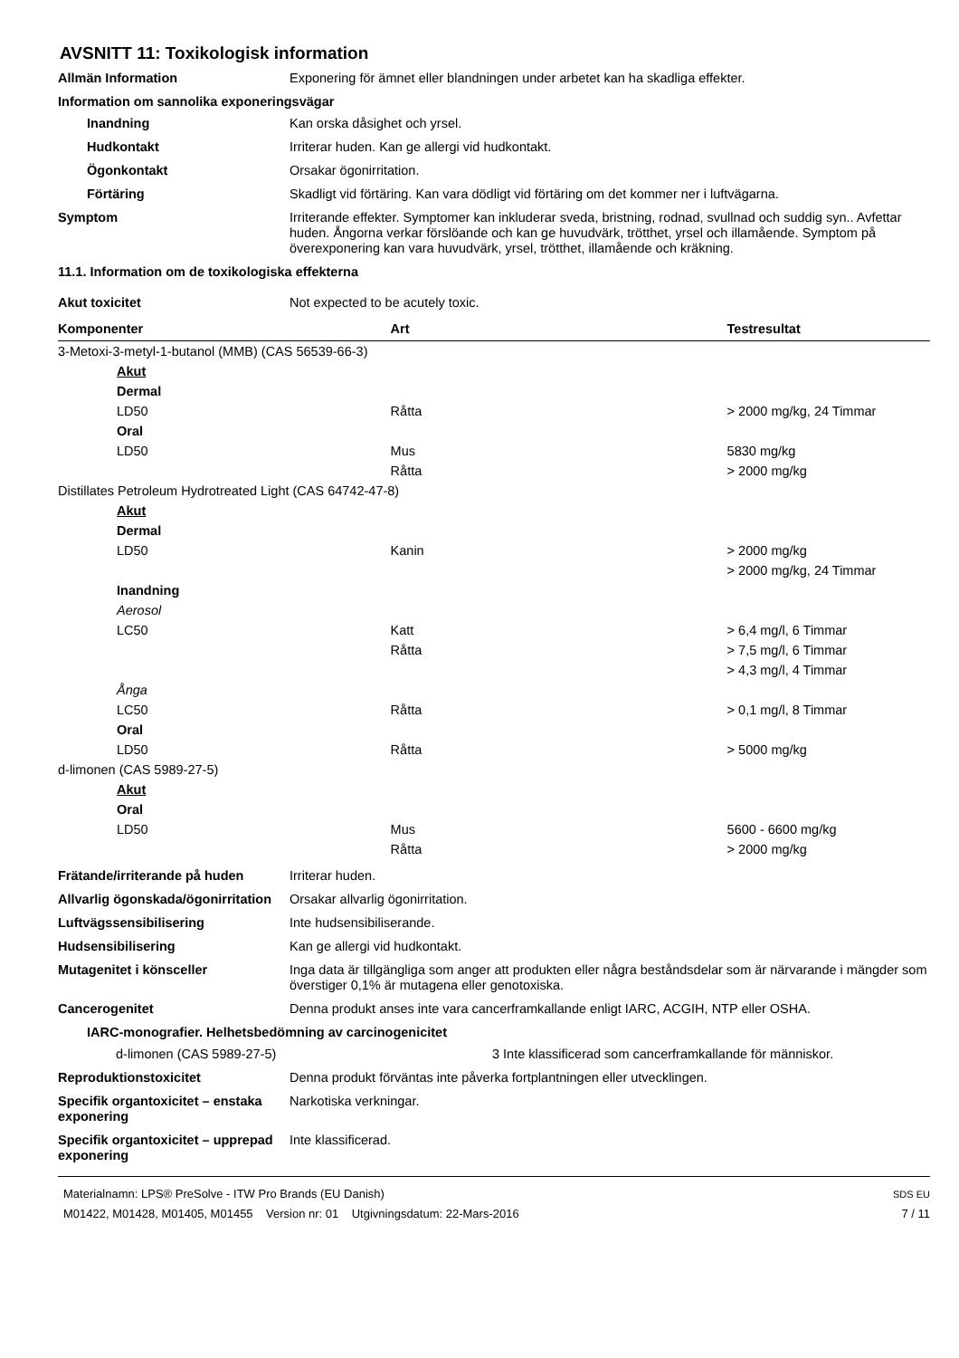AVSNITT 11: Toxikologisk information
Allmän Information Exponering för ämnet eller blandningen under arbetet kan ha skadliga effekter.
Information om sannolika exponeringsvägar
Inandning Kan orska dåsighet och yrsel.
Hudkontakt Irriterar huden. Kan ge allergi vid hudkontakt.
Ögonkontakt Orsakar ögonirritation.
Förtäring Skadligt vid förtäring. Kan vara dödligt vid förtäring om det kommer ner i luftvägarna.
Symptom Irriterande effekter. Symptomer kan inkluderar sveda, bristning, rodnad, svullnad och suddig syn.. Avfettar huden. Ångorna verkar förslöande och kan ge huvudvärk, trötthet, yrsel och illamående. Symptom på överexponering kan vara huvudvärk, yrsel, trötthet, illamående och kräkning.
11.1. Information om de toxikologiska effekterna
Akut toxicitet Not expected to be acutely toxic.
| Komponenter | Art | Testresultat |
| --- | --- | --- |
| 3-Metoxi-3-metyl-1-butanol (MMB) (CAS 56539-66-3) | | |
| Akut | | |
| Dermal | | |
| LD50 | Råtta | > 2000 mg/kg, 24 Timmar |
| Oral | | |
| LD50 | Mus | 5830 mg/kg |
| | Råtta | > 2000 mg/kg |
| Distillates Petroleum Hydrotreated Light (CAS 64742-47-8) | | |
| Akut | | |
| Dermal | | |
| LD50 | Kanin | > 2000 mg/kg |
| | | > 2000 mg/kg, 24 Timmar |
| Inandning | | |
| Aerosol | | |
| LC50 | Katt | > 6,4 mg/l, 6 Timmar |
| | Råtta | > 7,5 mg/l, 6 Timmar |
| | | > 4,3 mg/l, 4 Timmar |
| Ånga | | |
| LC50 | Råtta | > 0,1 mg/l, 8 Timmar |
| Oral | | |
| LD50 | Råtta | > 5000 mg/kg |
| d-limonen (CAS 5989-27-5) | | |
| Akut | | |
| Oral | | |
| LD50 | Mus | 5600 - 6600 mg/kg |
| | Råtta | > 2000 mg/kg |
Frätande/irriterande på huden Irriterar huden.
Allvarlig ögonskada/ögonirritation
Orsakar allvarlig ögonirritation.
Luftvägssensibilisering Inte hudsensibiliserande.
Hudsensibilisering Kan ge allergi vid hudkontakt.
Mutagenitet i könsceller Inga data är tillgängliga som anger att produkten eller några beståndsdelar som är närvarande i mängder som överstiger 0,1% är mutagena eller genotoxiska.
Cancerogenitet Denna produkt anses inte vara cancerframkallande enligt IARC, ACGIH, NTP eller OSHA.
IARC-monografier. Helhetsbedömning av carcinogenicitet
d-limonen (CAS 5989-27-5) 3 Inte klassificerad som cancerframkallande för människor.
Reproduktionstoxicitet Denna produkt förväntas inte påverka fortplantningen eller utvecklingen.
Specifik organtoxicitet – enstaka exponering
Narkotiska verkningar.
Specifik organtoxicitet – upprepad exponering
Inte klassificerad.
Materialnamn: LPS® PreSolve - ITW Pro Brands (EU Danish)
M01422, M01428, M01405, M01455 Version nr: 01 Utgivningsdatum: 22-Mars-2016
SDS EU
7 / 11